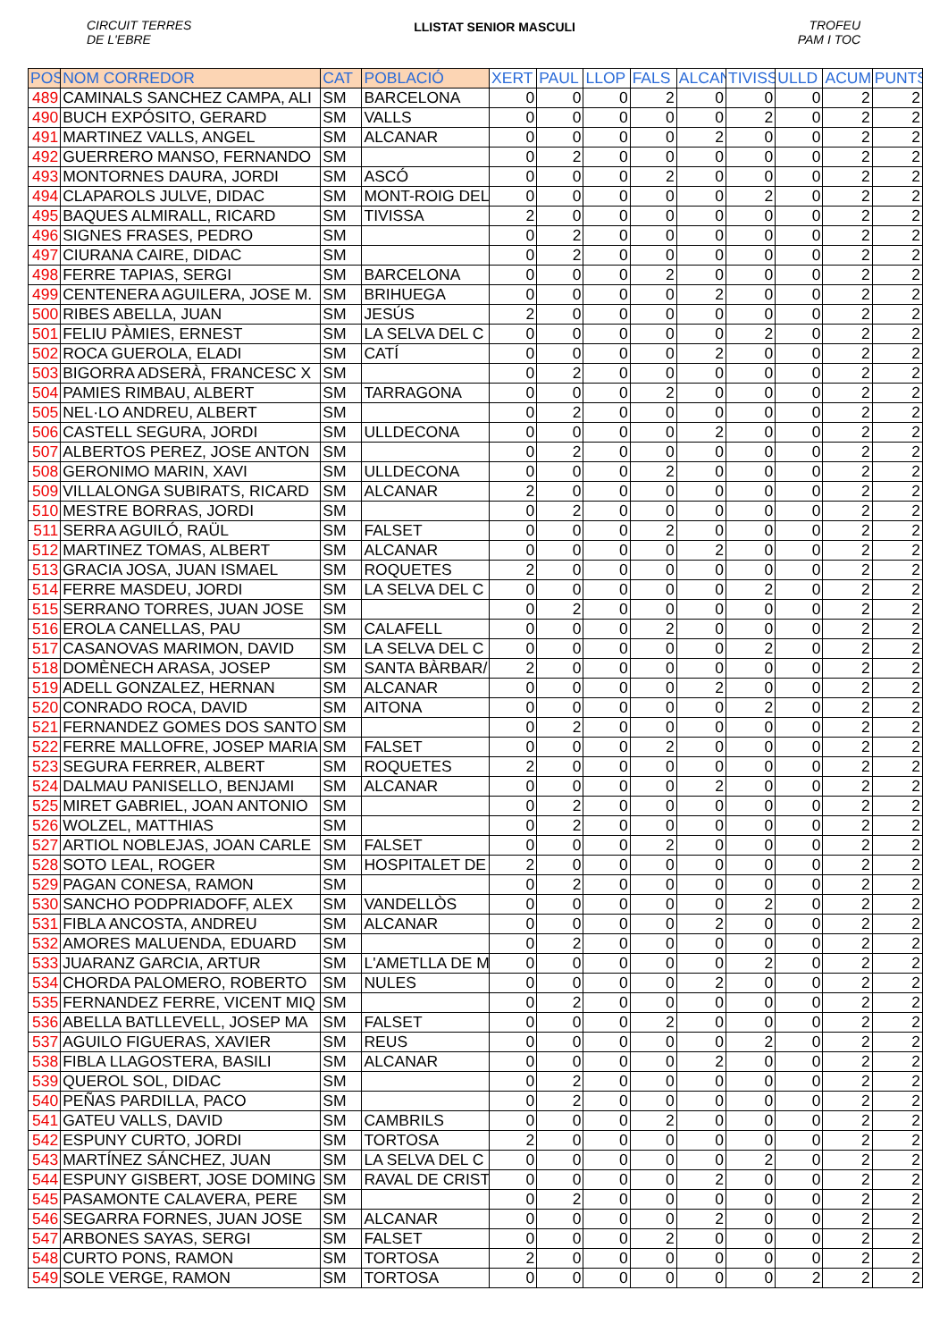CIRCUIT TERRES
DE L'EBRE LLISTAT SENIOR MASCULI TROFEU
PAM I TOC
| POS | NOM CORREDOR | CAT | POBLACIÓ | XERT | PAUL | LLOP | FALS | ALCAN | TIVISS | ULLD | ACUM | PUNTS |
| --- | --- | --- | --- | --- | --- | --- | --- | --- | --- | --- | --- | --- |
| 489 | CAMINALS SANCHEZ CAMPA, ALI | SM | BARCELONA | 0 | 0 | 0 | 2 | 0 | 0 | 0 | 2 | 2 |
| 490 | BUCH EXPÓSITO, GERARD | SM | VALLS | 0 | 0 | 0 | 0 | 0 | 2 | 0 | 2 | 2 |
| 491 | MARTINEZ VALLS, ANGEL | SM | ALCANAR | 0 | 0 | 0 | 0 | 2 | 0 | 0 | 2 | 2 |
| 492 | GUERRERO MANSO, FERNANDO | SM | | 0 | 2 | 0 | 0 | 0 | 0 | 0 | 2 | 2 |
| 493 | MONTORNES DAURA, JORDI | SM | ASCÓ | 0 | 0 | 0 | 2 | 0 | 0 | 0 | 2 | 2 |
| 494 | CLAPAROLS JULVE, DIDAC | SM | MONT-ROIG DEL | 0 | 0 | 0 | 0 | 0 | 2 | 0 | 2 | 2 |
| 495 | BAQUES ALMIRALL, RICARD | SM | TIVISSA | 2 | 0 | 0 | 0 | 0 | 0 | 0 | 2 | 2 |
| 496 | SIGNES FRASES, PEDRO | SM | | 0 | 2 | 0 | 0 | 0 | 0 | 0 | 2 | 2 |
| 497 | CIURANA CAIRE, DIDAC | SM | | 0 | 2 | 0 | 0 | 0 | 0 | 0 | 2 | 2 |
| 498 | FERRE TAPIAS, SERGI | SM | BARCELONA | 0 | 0 | 0 | 2 | 0 | 0 | 0 | 2 | 2 |
| 499 | CENTENERA AGUILERA, JOSE M. | SM | BRIHUEGA | 0 | 0 | 0 | 0 | 2 | 0 | 0 | 2 | 2 |
| 500 | RIBES ABELLA, JUAN | SM | JESÚS | 2 | 0 | 0 | 0 | 0 | 0 | 0 | 2 | 2 |
| 501 | FELIU PÀMIES, ERNEST | SM | LA SELVA DEL C | 0 | 0 | 0 | 0 | 0 | 2 | 0 | 2 | 2 |
| 502 | ROCA GUEROLA, ELADI | SM | CATÍ | 0 | 0 | 0 | 0 | 2 | 0 | 0 | 2 | 2 |
| 503 | BIGORRA ADSERÀ, FRANCESC X | SM | | 0 | 2 | 0 | 0 | 0 | 0 | 0 | 2 | 2 |
| 504 | PAMIES RIMBAU, ALBERT | SM | TARRAGONA | 0 | 0 | 0 | 2 | 0 | 0 | 0 | 2 | 2 |
| 505 | NEL·LO ANDREU, ALBERT | SM | | 0 | 2 | 0 | 0 | 0 | 0 | 0 | 2 | 2 |
| 506 | CASTELL SEGURA, JORDI | SM | ULLDECONA | 0 | 0 | 0 | 0 | 2 | 0 | 0 | 2 | 2 |
| 507 | ALBERTOS PEREZ, JOSE ANTON | SM | | 0 | 2 | 0 | 0 | 0 | 0 | 0 | 2 | 2 |
| 508 | GERONIMO MARIN, XAVI | SM | ULLDECONA | 0 | 0 | 0 | 2 | 0 | 0 | 0 | 2 | 2 |
| 509 | VILLALONGA SUBIRATS, RICARD | SM | ALCANAR | 2 | 0 | 0 | 0 | 0 | 0 | 0 | 2 | 2 |
| 510 | MESTRE BORRAS, JORDI | SM | | 0 | 2 | 0 | 0 | 0 | 0 | 0 | 2 | 2 |
| 511 | SERRA AGUILÓ, RAÜL | SM | FALSET | 0 | 0 | 0 | 2 | 0 | 0 | 0 | 2 | 2 |
| 512 | MARTINEZ TOMAS, ALBERT | SM | ALCANAR | 0 | 0 | 0 | 0 | 2 | 0 | 0 | 2 | 2 |
| 513 | GRACIA JOSA, JUAN ISMAEL | SM | ROQUETES | 2 | 0 | 0 | 0 | 0 | 0 | 0 | 2 | 2 |
| 514 | FERRE MASDEU, JORDI | SM | LA SELVA DEL C | 0 | 0 | 0 | 0 | 0 | 2 | 0 | 2 | 2 |
| 515 | SERRANO TORRES, JUAN JOSE | SM | | 0 | 2 | 0 | 0 | 0 | 0 | 0 | 2 | 2 |
| 516 | EROLA CANELLAS, PAU | SM | CALAFELL | 0 | 0 | 0 | 2 | 0 | 0 | 0 | 2 | 2 |
| 517 | CASANOVAS MARIMON, DAVID | SM | LA SELVA DEL C | 0 | 0 | 0 | 0 | 0 | 2 | 0 | 2 | 2 |
| 518 | DOMÈNECH ARASA, JOSEP | SM | SANTA BÀRBAR/ | 2 | 0 | 0 | 0 | 0 | 0 | 0 | 2 | 2 |
| 519 | ADELL GONZALEZ, HERNAN | SM | ALCANAR | 0 | 0 | 0 | 0 | 2 | 0 | 0 | 2 | 2 |
| 520 | CONRADO ROCA, DAVID | SM | AITONA | 0 | 0 | 0 | 0 | 0 | 2 | 0 | 2 | 2 |
| 521 | FERNANDEZ GOMES DOS SANTO | SM | | 0 | 2 | 0 | 0 | 0 | 0 | 0 | 2 | 2 |
| 522 | FERRE MALLOFRE, JOSEP MARIA | SM | FALSET | 0 | 0 | 0 | 2 | 0 | 0 | 0 | 2 | 2 |
| 523 | SEGURA FERRER, ALBERT | SM | ROQUETES | 2 | 0 | 0 | 0 | 0 | 0 | 0 | 2 | 2 |
| 524 | DALMAU PANISELLO, BENJAMI | SM | ALCANAR | 0 | 0 | 0 | 0 | 2 | 0 | 0 | 2 | 2 |
| 525 | MIRET GABRIEL, JOAN ANTONIO | SM | | 0 | 2 | 0 | 0 | 0 | 0 | 0 | 2 | 2 |
| 526 | WOLZEL, MATTHIAS | SM | | 0 | 2 | 0 | 0 | 0 | 0 | 0 | 2 | 2 |
| 527 | ARTIOL NOBLEJAS, JOAN CARLE | SM | FALSET | 0 | 0 | 0 | 2 | 0 | 0 | 0 | 2 | 2 |
| 528 | SOTO LEAL, ROGER | SM | HOSPITALET DE | 2 | 0 | 0 | 0 | 0 | 0 | 0 | 2 | 2 |
| 529 | PAGAN CONESA, RAMON | SM | | 0 | 2 | 0 | 0 | 0 | 0 | 0 | 2 | 2 |
| 530 | SANCHO PODPRIADOFF, ALEX | SM | VANDELLÒS | 0 | 0 | 0 | 0 | 0 | 2 | 0 | 2 | 2 |
| 531 | FIBLA ANCOSTA, ANDREU | SM | ALCANAR | 0 | 0 | 0 | 0 | 2 | 0 | 0 | 2 | 2 |
| 532 | AMORES MALUENDA, EDUARD | SM | | 0 | 2 | 0 | 0 | 0 | 0 | 0 | 2 | 2 |
| 533 | JUARANZ GARCIA, ARTUR | SM | L'AMETLLA DE M | 0 | 0 | 0 | 0 | 0 | 2 | 0 | 2 | 2 |
| 534 | CHORDA PALOMERO, ROBERTO | SM | NULES | 0 | 0 | 0 | 0 | 2 | 0 | 0 | 2 | 2 |
| 535 | FERNANDEZ FERRE, VICENT MIQ | SM | | 0 | 2 | 0 | 0 | 0 | 0 | 0 | 2 | 2 |
| 536 | ABELLA BATLLEVELL, JOSEP MA | SM | FALSET | 0 | 0 | 0 | 2 | 0 | 0 | 0 | 2 | 2 |
| 537 | AGUILO FIGUERAS, XAVIER | SM | REUS | 0 | 0 | 0 | 0 | 0 | 2 | 0 | 2 | 2 |
| 538 | FIBLA LLAGOSTERA, BASILI | SM | ALCANAR | 0 | 0 | 0 | 0 | 2 | 0 | 0 | 2 | 2 |
| 539 | QUEROL SOL, DIDAC | SM | | 0 | 2 | 0 | 0 | 0 | 0 | 0 | 2 | 2 |
| 540 | PEÑAS PARDILLA, PACO | SM | | 0 | 2 | 0 | 0 | 0 | 0 | 0 | 2 | 2 |
| 541 | GATEU VALLS, DAVID | SM | CAMBRILS | 0 | 0 | 0 | 2 | 0 | 0 | 0 | 2 | 2 |
| 542 | ESPUNY CURTO, JORDI | SM | TORTOSA | 2 | 0 | 0 | 0 | 0 | 0 | 0 | 2 | 2 |
| 543 | MARTÍNEZ SÁNCHEZ, JUAN | SM | LA SELVA DEL C | 0 | 0 | 0 | 0 | 0 | 2 | 0 | 2 | 2 |
| 544 | ESPUNY GISBERT, JOSE DOMING | SM | RAVAL DE CRIST | 0 | 0 | 0 | 0 | 2 | 0 | 0 | 2 | 2 |
| 545 | PASAMONTE CALAVERA, PERE | SM | | 0 | 2 | 0 | 0 | 0 | 0 | 0 | 2 | 2 |
| 546 | SEGARRA FORNES, JUAN JOSE | SM | ALCANAR | 0 | 0 | 0 | 0 | 2 | 0 | 0 | 2 | 2 |
| 547 | ARBONES SAYAS, SERGI | SM | FALSET | 0 | 0 | 0 | 2 | 0 | 0 | 0 | 2 | 2 |
| 548 | CURTO PONS, RAMON | SM | TORTOSA | 2 | 0 | 0 | 0 | 0 | 0 | 0 | 2 | 2 |
| 549 | SOLE VERGE, RAMON | SM | TORTOSA | 0 | 0 | 0 | 0 | 0 | 0 | 2 | 2 | 2 |